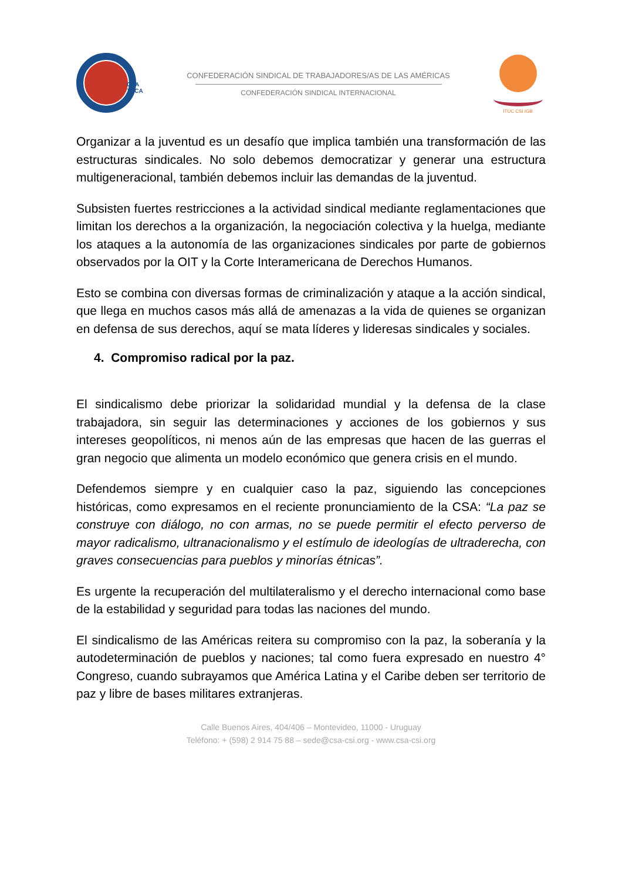CSA
TUCA
CONFEDERACIÓN SINDICAL DE TRABAJADORES/AS DE LAS AMÉRICAS
CONFEDERACIÓN SINDICAL INTERNACIONAL
ITUC CSI IGB
Organizar a la juventud es un desafío que implica también una transformación de las estructuras sindicales. No solo debemos democratizar y generar una estructura multigeneracional, también debemos incluir las demandas de la juventud.
Subsisten fuertes restricciones a la actividad sindical mediante reglamentaciones que limitan los derechos a la organización, la negociación colectiva y la huelga, mediante los ataques a la autonomía de las organizaciones sindicales por parte de gobiernos observados por la OIT y la Corte Interamericana de Derechos Humanos.
Esto se combina con diversas formas de criminalización y ataque a la acción sindical, que llega en muchos casos más allá de amenazas a la vida de quienes se organizan en defensa de sus derechos, aquí se mata líderes y lideresas sindicales y sociales.
4. Compromiso radical por la paz.
El sindicalismo debe priorizar la solidaridad mundial y la defensa de la clase trabajadora, sin seguir las determinaciones y acciones de los gobiernos y sus intereses geopolíticos, ni menos aún de las empresas que hacen de las guerras el gran negocio que alimenta un modelo económico que genera crisis en el mundo.
Defendemos siempre y en cualquier caso la paz, siguiendo las concepciones históricas, como expresamos en el reciente pronunciamiento de la CSA: “La paz se construye con diálogo, no con armas, no se puede permitir el efecto perverso de mayor radicalismo, ultranacionalismo y el estímulo de ideologías de ultraderecha, con graves consecuencias para pueblos y minorías étnicas”.
Es urgente la recuperación del multilateralismo y el derecho internacional como base de la estabilidad y seguridad para todas las naciones del mundo.
El sindicalismo de las Américas reitera su compromiso con la paz, la soberanía y la autodeterminación de pueblos y naciones; tal como fuera expresado en nuestro 4° Congreso, cuando subrayamos que América Latina y el Caribe deben ser territorio de paz y libre de bases militares extranjeras.
Calle Buenos Aires, 404/406 – Montevideo, 11000 - Uruguay
Teléfono: + (598) 2 914 75 88 – sede@csa-csi.org - www.csa-csi.org